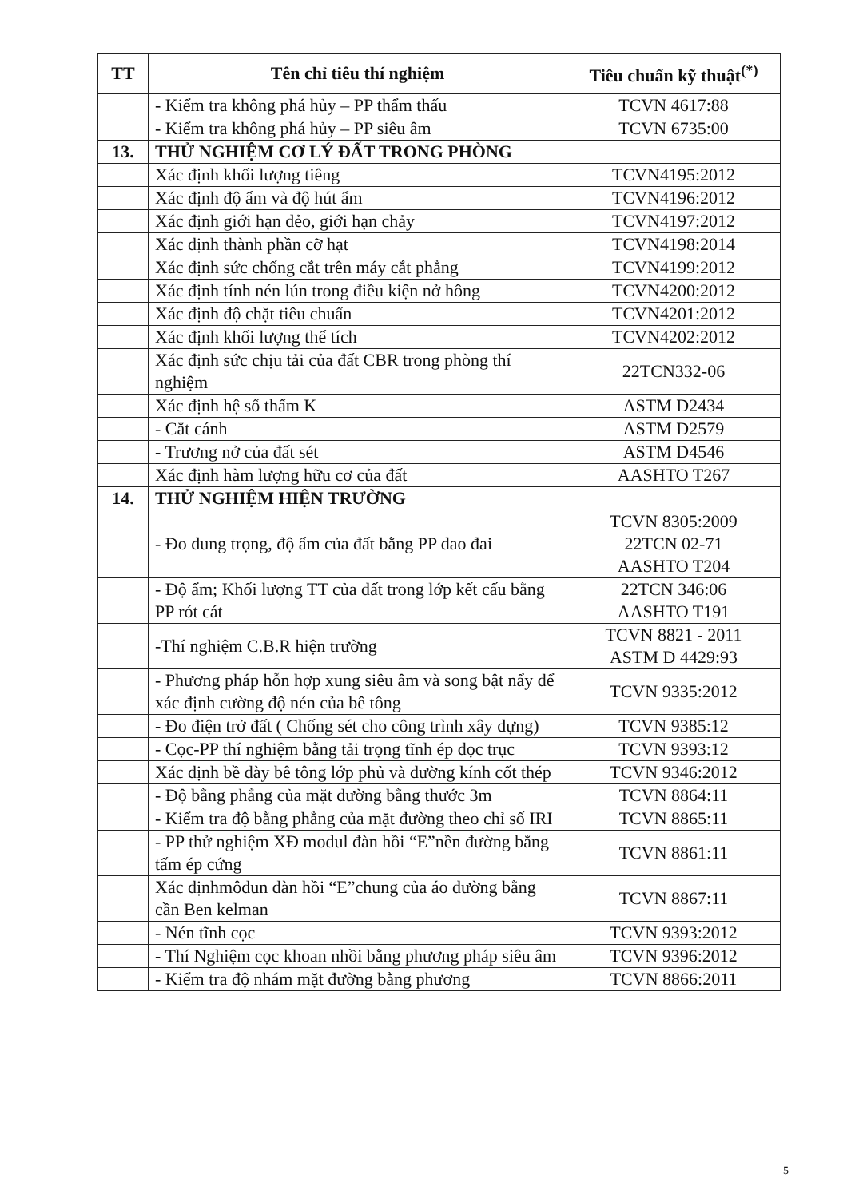| TT | Tên chỉ tiêu thí nghiệm | Tiêu chuẩn kỹ thuật<sup>(*)</sup> |
| --- | --- | --- |
| | - Kiểm tra không phá hủy – PP thẩm thấu | TCVN 4617:88 |
| | - Kiểm tra không phá hủy – PP siêu âm | TCVN 6735:00 |
| 13. | THỬ NGHIỆM CƠ LÝ ĐẤT TRONG PHÒNG | |
| | Xác định khối lượng tiêng | TCVN4195:2012 |
| | Xác định độ ẩm và độ hút ẩm | TCVN4196:2012 |
| | Xác định giới hạn dẻo, giới hạn chảy | TCVN4197:2012 |
| | Xác định thành phần cỡ hạt | TCVN4198:2014 |
| | Xác định sức chống cắt trên máy cắt phẳng | TCVN4199:2012 |
| | Xác định tính nén lún trong điều kiện nở hông | TCVN4200:2012 |
| | Xác định độ chặt tiêu chuẩn | TCVN4201:2012 |
| | Xác định khối lượng thể tích | TCVN4202:2012 |
| | Xác định sức chịu tải của đất CBR trong phòng thí nghiệm | 22TCN332-06 |
| | Xác định hệ số thấm K | ASTM D2434 |
| | - Cắt cánh | ASTM D2579 |
| | - Trương nở của đất sét | ASTM D4546 |
| | Xác định hàm lượng hữu cơ của đất | AASHTO T267 |
| 14. | THỬ NGHIỆM HIỆN TRƯỜNG | |
| | - Đo dung trọng, độ ẩm của đất bằng PP dao đai | TCVN 8305:2009 22TCN 02-71 AASHTO T204 |
| | - Độ ẩm; Khối lượng TT của đất trong lớp kết cấu bằng PP rót cát | 22TCN 346:06 AASHTO T191 |
| | -Thí nghiệm C.B.R hiện trường | TCVN 8821 - 2011 ASTM D 4429:93 |
| | - Phương pháp hỗn hợp xung siêu âm và song bật nẩy để xác định cường độ nén của bê tông | TCVN 9335:2012 |
| | - Đo điện trở đất ( Chống sét cho công trình xây dựng) | TCVN 9385:12 |
| | - Cọc-PP thí nghiệm bằng tải trọng tĩnh ép dọc trục | TCVN 9393:12 |
| | Xác định bề dày bê tông lớp phủ và đường kính cốt thép | TCVN 9346:2012 |
| | - Độ bằng phẳng của mặt đường bằng thước 3m | TCVN 8864:11 |
| | - Kiểm tra độ bằng phẳng của mặt đường theo chỉ số IRI | TCVN 8865:11 |
| | - PP thử nghiệm XĐ modul đàn hồi “E”nền đường bằng tấm ép cứng | TCVN 8861:11 |
| | Xác địnhmôđun đàn hồi “E”chung của áo đường bằng cần Ben kelman | TCVN 8867:11 |
| | - Nén tĩnh cọc | TCVN 9393:2012 |
| | - Thí Nghiệm cọc khoan nhồi bằng phương pháp siêu âm | TCVN 9396:2012 |
| | - Kiểm tra độ nhám mặt đường bằng phương | TCVN 8866:2011 |
5